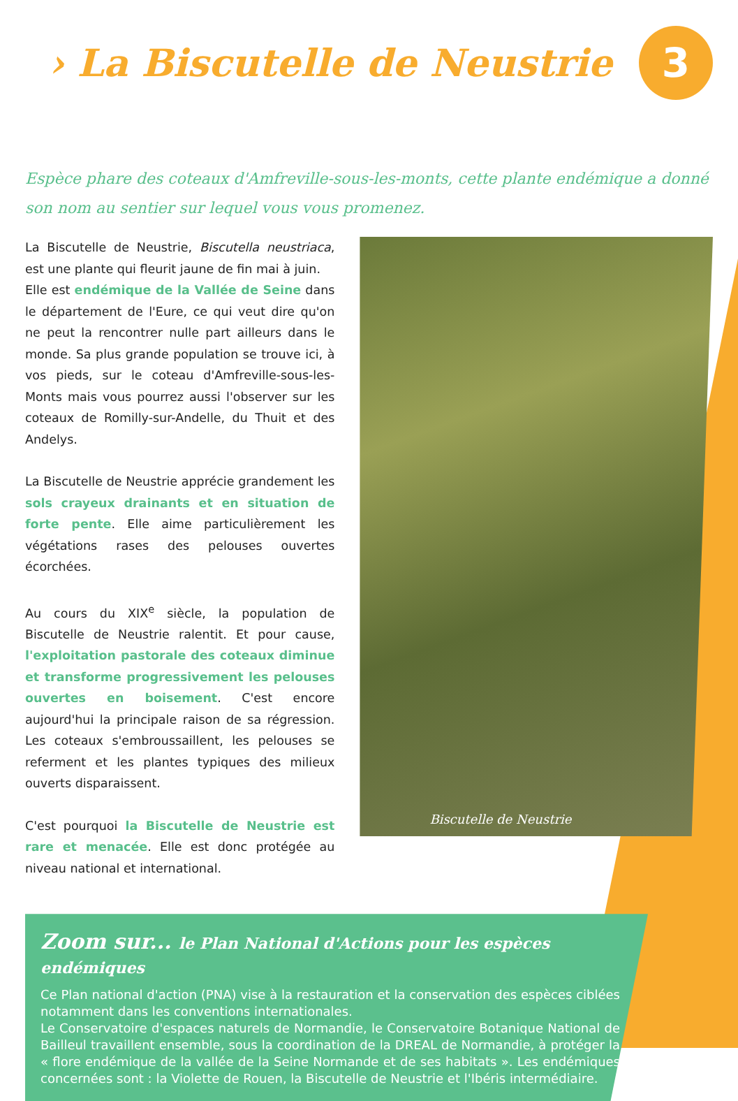› La Biscutelle de Neustrie
3
Espèce phare des coteaux d'Amfreville-sous-les-monts, cette plante endémique a donné son nom au sentier sur lequel vous vous promenez.
La Biscutelle de Neustrie, Biscutella neustriaca, est une plante qui fleurit jaune de fin mai à juin.
Elle est endémique de la Vallée de Seine dans le département de l'Eure, ce qui veut dire qu'on ne peut la rencontrer nulle part ailleurs dans le monde. Sa plus grande population se trouve ici, à vos pieds, sur le coteau d'Amfreville-sous-les-Monts mais vous pourrez aussi l'observer sur les coteaux de Romilly-sur-Andelle, du Thuit et des Andelys.
La Biscutelle de Neustrie apprécie grandement les sols crayeux drainants et en situation de forte pente. Elle aime particulièrement les végétations rases des pelouses ouvertes écorchées.
Au cours du XIX<sup>e</sup> siècle, la population de Biscutelle de Neustrie ralentit. Et pour cause, l'exploitation pastorale des coteaux diminue et transforme progressivement les pelouses ouvertes en boisement. C'est encore aujourd'hui la principale raison de sa régression. Les coteaux s'embroussaillent, les pelouses se referment et les plantes typiques des milieux ouverts disparaissent.
C'est pourquoi la Biscutelle de Neustrie est rare et menacée. Elle est donc protégée au niveau national et international.
Biscutelle de Neustrie
Zoom sur... le Plan National d'Actions pour les espèces endémiques
Ce Plan national d'action (PNA) vise à la restauration et la conservation des espèces ciblées notamment dans les conventions internationales.
Le Conservatoire d'espaces naturels de Normandie, le Conservatoire Botanique National de Bailleul travaillent ensemble, sous la coordination de la DREAL de Normandie, à protéger la « flore endémique de la vallée de la Seine Normande et de ses habitats ». Les endémiques concernées sont : la Violette de Rouen, la Biscutelle de Neustrie et l'Ibéris intermédiaire.